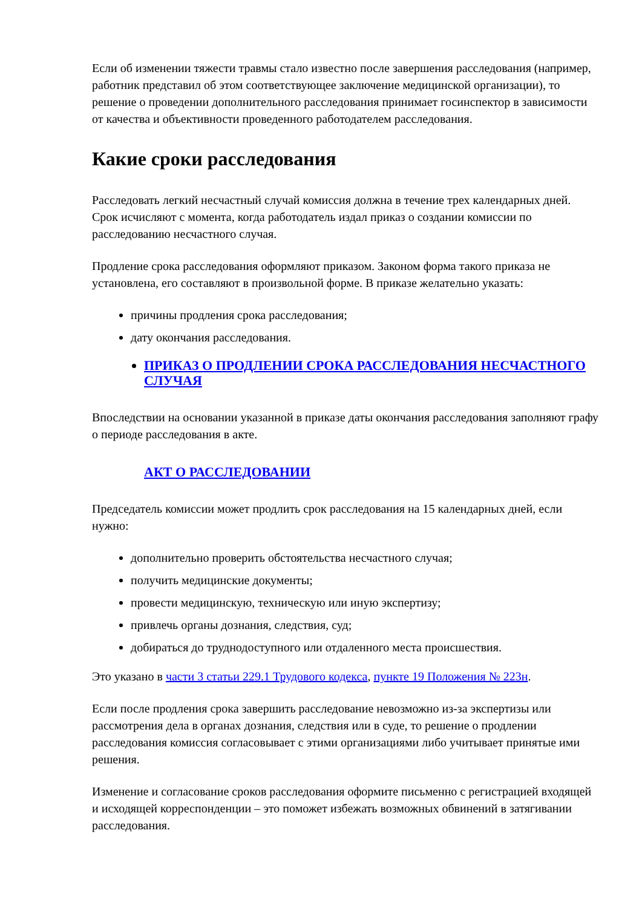Если об изменении тяжести травмы стало известно после завершения расследования (например, работник представил об этом соответствующее заключение медицинской организации), то решение о проведении дополнительного расследования принимает госинспектор в зависимости от качества и объективности проведенного работодателем расследования.
Какие сроки расследования
Расследовать легкий несчастный случай комиссия должна в течение трех календарных дней. Срок исчисляют с момента, когда работодатель издал приказ о создании комиссии по расследованию несчастного случая.
Продление срока расследования оформляют приказом. Законом форма такого приказа не установлена, его составляют в произвольной форме. В приказе желательно указать:
причины продления срока расследования;
дату окончания расследования.
ПРИКАЗ О ПРОДЛЕНИИ СРОКА РАССЛЕДОВАНИЯ НЕСЧАСТНОГО СЛУЧАЯ
Впоследствии на основании указанной в приказе даты окончания расследования заполняют графу о периоде расследования в акте.
АКТ О РАССЛЕДОВАНИИ
Председатель комиссии может продлить срок расследования на 15 календарных дней, если нужно:
дополнительно проверить обстоятельства несчастного случая;
получить медицинские документы;
провести медицинскую, техническую или иную экспертизу;
привлечь органы дознания, следствия, суд;
добираться до труднодоступного или отдаленного места происшествия.
Это указано в части 3 статьи 229.1 Трудового кодекса, пункте 19 Положения № 223н.
Если после продления срока завершить расследование невозможно из-за экспертизы или рассмотрения дела в органах дознания, следствия или в суде, то решение о продлении расследования комиссия согласовывает с этими организациями либо учитывает принятые ими решения.
Изменение и согласование сроков расследования оформите письменно с регистрацией входящей и исходящей корреспонденции – это поможет избежать возможных обвинений в затягивании расследования.